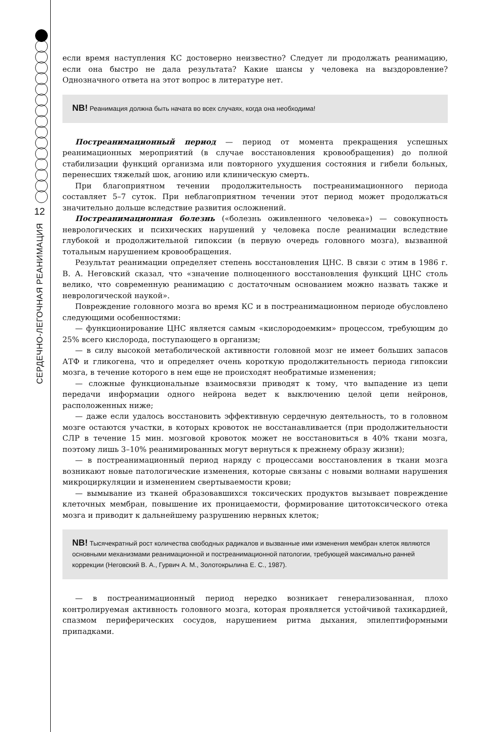12
СЕРДЕЧНО-ЛЕГОЧНАЯ РЕАНИМАЦИЯ
если время наступления КС достоверно неизвестно? Следует ли продолжать реанимацию, если она быстро не дала результата? Какие шансы у человека на выздоровление? Однозначного ответа на этот вопрос в литературе нет.
NB! Реанимация должна быть начата во всех случаях, когда она необходима!
Постреанимационный период — период от момента прекращения успешных реанимационных мероприятий (в случае восстановления кровообращения) до полной стабилизации функций организма или повторного ухудшения состояния и гибели больных, перенесших тяжелый шок, агонию или клиническую смерть.
При благоприятном течении продолжительность постреанимационного периода составляет 5–7 суток. При неблагоприятном течении этот период может продолжаться значительно дольше вследствие развития осложнений.
Постреанимационная болезнь («болезнь оживленного человека») — совокупность неврологических и психических нарушений у человека после реанимации вследствие глубокой и продолжительной гипоксии (в первую очередь головного мозга), вызванной тотальным нарушением кровообращения.
Результат реанимации определяет степень восстановления ЦНС. В связи с этим в 1986 г. В. А. Неговский сказал, что «значение полноценного восстановления функций ЦНС столь велико, что современную реанимацию с достаточным основанием можно назвать также и неврологической наукой».
Повреждение головного мозга во время КС и в постреанимационном периоде обусловлено следующими особенностями:
— функционирование ЦНС является самым «кислородоемким» процессом, требующим до 25% всего кислорода, поступающего в организм;
— в силу высокой метаболической активности головной мозг не имеет больших запасов АТФ и гликогена, что и определяет очень короткую продолжительность периода гипоксии мозга, в течение которого в нем еще не происходят необратимые изменения;
— сложные функциональные взаимосвязи приводят к тому, что выпадение из цепи передачи информации одного нейрона ведет к выключению целой цепи нейронов, расположенных ниже;
— даже если удалось восстановить эффективную сердечную деятельность, то в головном мозге остаются участки, в которых кровоток не восстанавливается (при продолжительности СЛР в течение 15 мин. мозговой кровоток может не восстановиться в 40% ткани мозга, поэтому лишь 3–10% реанимированных могут вернуться к прежнему образу жизни);
— в постреанимационный период наряду с процессами восстановления в ткани мозга возникают новые патологические изменения, которые связаны с новыми волнами нарушения микроциркуляции и изменением свертываемости крови;
— вымывание из тканей образовавшихся токсических продуктов вызывает повреждение клеточных мембран, повышение их проницаемости, формирование цитотоксического отека мозга и приводит к дальнейшему разрушению нервных клеток;
NB! Тысячекратный рост количества свободных радикалов и вызванные ими изменения мембран клеток являются основными механизмами реанимационной и постреанимационной патологии, требующей максимально ранней коррекции (Неговский В. А., Гурвич А. М., Золотокрылина Е. С., 1987).
— в постреанимационный период нередко возникает генерализованная, плохо контролируемая активность головного мозга, которая проявляется устойчивой тахикардией, спазмом периферических сосудов, нарушением ритма дыхания, эпилептиформными припадками.